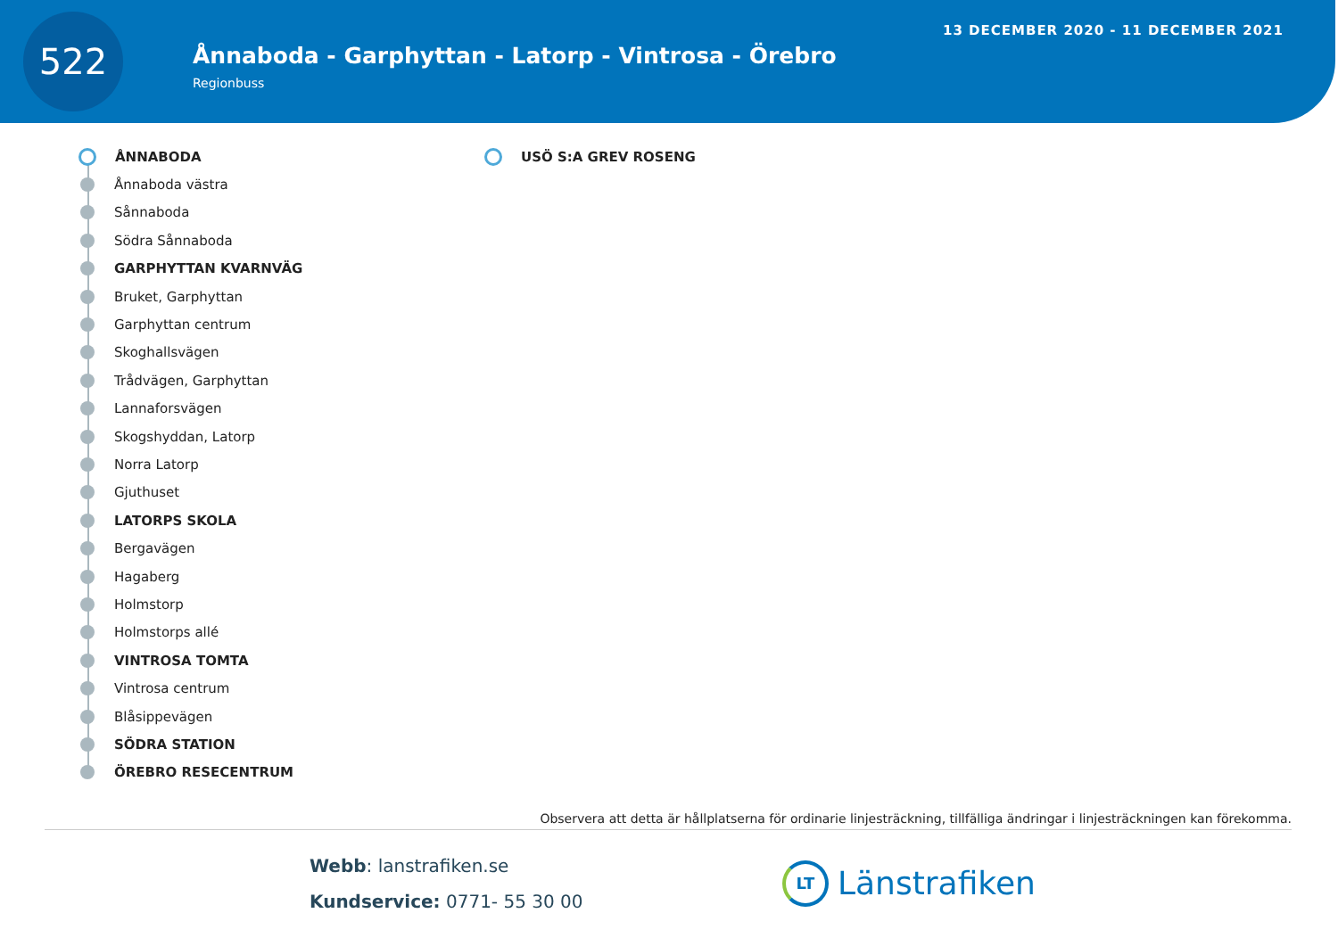522
Ånnaboda - Garphyttan - Latorp - Vintrosa - Örebro
Regionbuss
13 DECEMBER 2020 - 11 DECEMBER 2021
ÅNNABODA
Ånnaboda västra
Sånnaboda
Södra Sånnaboda
GARPHYTTAN KVARNVÄG
Bruket, Garphyttan
Garphyttan centrum
Skoghallsvägen
Trådvägen, Garphyttan
Lannaforsvägen
Skogshyddan, Latorp
Norra Latorp
Gjuthuset
LATORPS SKOLA
Bergavägen
Hagaberg
Holmstorp
Holmstorps allé
VINTROSA TOMTA
Vintrosa centrum
Blåsippevägen
SÖDRA STATION
ÖREBRO RESECENTRUM
USÖ S:A GREV ROSENG
Observera att detta är hållplatserna för ordinarie linjesträckning, tillfälliga ändringar i linjesträckningen kan förekomma.
Webb: lanstrafiken.se
Kundservice: 0771- 55 30 00
LT Länstrafiken